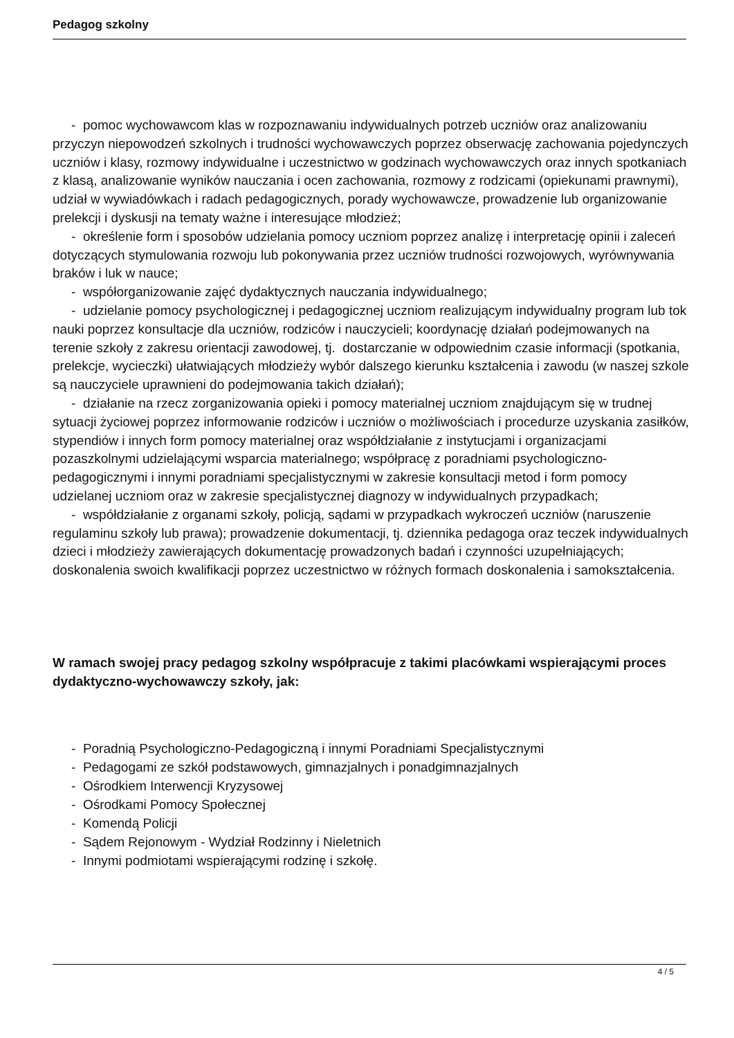Pedagog szkolny
- pomoc wychowawcom klas w rozpoznawaniu indywidualnych potrzeb uczniów oraz analizowaniu przyczyn niepowodzeń szkolnych i trudności wychowawczych poprzez obserwację zachowania pojedynczych uczniów i klasy, rozmowy indywidualne i uczestnictwo w godzinach wychowawczych oraz innych spotkaniach z klasą, analizowanie wyników nauczania i ocen zachowania, rozmowy z rodzicami (opiekunami prawnymi), udział w wywiadówkach i radach pedagogicznych, porady wychowawcze, prowadzenie lub organizowanie prelekcji i dyskusji na tematy ważne i interesujące młodzież;
- określenie form i sposobów udzielania pomocy uczniom poprzez analizę i interpretację opinii i zaleceń dotyczących stymulowania rozwoju lub pokonywania przez uczniów trudności rozwojowych, wyrównywania braków i luk w nauce;
- współorganizowanie zajęć dydaktycznych nauczania indywidualnego;
- udzielanie pomocy psychologicznej i pedagogicznej uczniom realizującym indywidualny program lub tok nauki poprzez konsultacje dla uczniów, rodziców i nauczycieli; koordynację działań podejmowanych na terenie szkoły z zakresu orientacji zawodowej, tj. dostarczanie w odpowiednim czasie informacji (spotkania, prelekcje, wycieczki) ułatwiających młodzieży wybór dalszego kierunku kształcenia i zawodu (w naszej szkole są nauczyciele uprawnieni do podejmowania takich działań);
- działanie na rzecz zorganizowania opieki i pomocy materialnej uczniom znajdującym się w trudnej sytuacji życiowej poprzez informowanie rodziców i uczniów o możliwościach i procedurze uzyskania zasiłków, stypendiów i innych form pomocy materialnej oraz współdziałanie z instytucjami i organizacjami pozaszkolnymi udzielającymi wsparcia materialnego; współpracę z poradniami psychologiczno-pedagogicznymi i innymi poradniami specjalistycznymi w zakresie konsultacji metod i form pomocy udzielanej uczniom oraz w zakresie specjalistycznej diagnozy w indywidualnych przypadkach;
- współdziałanie z organami szkoły, policją, sądami w przypadkach wykroczeń uczniów (naruszenie regulaminu szkoły lub prawa); prowadzenie dokumentacji, tj. dziennika pedagoga oraz teczek indywidualnych dzieci i młodzieży zawierających dokumentację prowadzonych badań i czynności uzupełniających; doskonalenia swoich kwalifikacji poprzez uczestnictwo w różnych formach doskonalenia i samokształcenia.
W ramach swojej pracy pedagog szkolny współpracuje z takimi placówkami wspierającymi proces dydaktyczno-wychowawczy szkoły, jak:
- Poradnią Psychologiczno-Pedagogiczną i innymi Poradniami Specjalistycznymi
- Pedagogami ze szkół podstawowych, gimnazjalnych i ponadgimnazjalnych
- Ośrodkiem Interwencji Kryzysowej
- Ośrodkami Pomocy Społecznej
- Komendą Policji
- Sądem Rejonowym - Wydział Rodzinny i Nieletnich
- Innymi podmiotami wspierającymi rodzinę i szkołę.
4 / 5